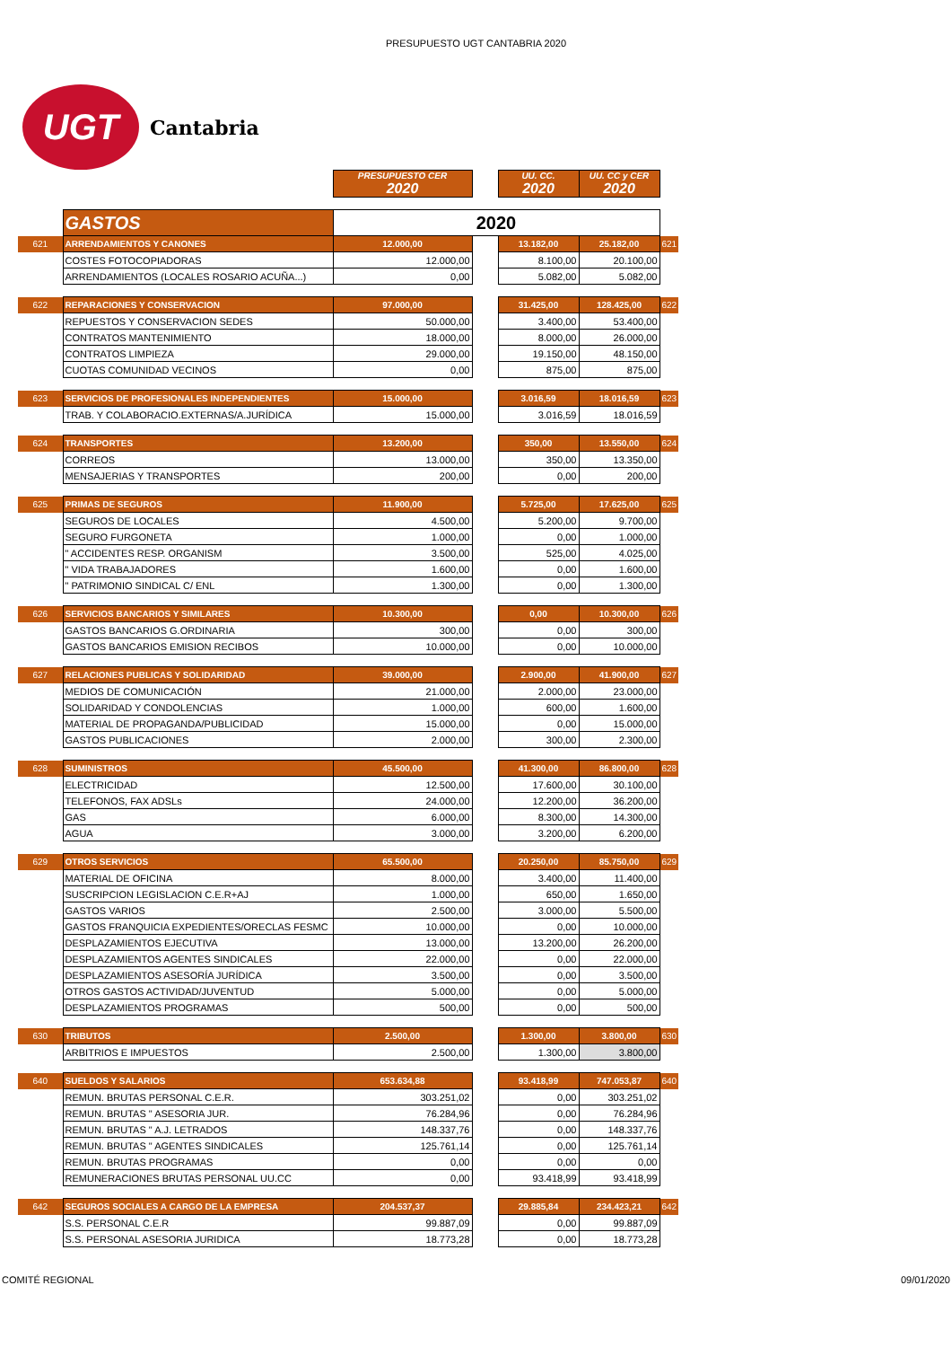PRESUPUESTO UGT CANTABRIA 2020
UGT
Cantabria
| | | PRESUPUESTO CER 2020 | | UU. CC. 2020 | UU. CC y CER 2020 | |
| | GASTOS | 2020 | | | | |
| 621 | ARRENDAMIENTOS Y CANONES | 12.000,00 | | 13.182,00 | 25.182,00 | 621 |
| | COSTES FOTOCOPIADORAS | 12.000,00 | | 8.100,00 | 20.100,00 | |
| | ARRENDAMIENTOS (LOCALES ROSARIO ACUÑA...) | 0,00 | | 5.082,00 | 5.082,00 | |
| 622 | REPARACIONES Y CONSERVACION | 97.000,00 | | 31.425,00 | 128.425,00 | 622 |
| | REPUESTOS Y CONSERVACION SEDES | 50.000,00 | | 3.400,00 | 53.400,00 | |
| | CONTRATOS MANTENIMIENTO | 18.000,00 | | 8.000,00 | 26.000,00 | |
| | CONTRATOS LIMPIEZA | 29.000,00 | | 19.150,00 | 48.150,00 | |
| | CUOTAS COMUNIDAD VECINOS | 0,00 | | 875,00 | 875,00 | |
| 623 | SERVICIOS DE PROFESIONALES INDEPENDIENTES | 15.000,00 | | 3.016,59 | 18.016,59 | 623 |
| | TRAB. Y COLABORACIO.EXTERNAS/A.JURÍDICA | 15.000,00 | | 3.016,59 | 18.016,59 | |
| 624 | TRANSPORTES | 13.200,00 | | 350,00 | 13.550,00 | 624 |
| | CORREOS | 13.000,00 | | 350,00 | 13.350,00 | |
| | MENSAJERIAS Y TRANSPORTES | 200,00 | | 0,00 | 200,00 | |
| 625 | PRIMAS DE SEGUROS | 11.900,00 | | 5.725,00 | 17.625,00 | 625 |
| | SEGUROS DE LOCALES | 4.500,00 | | 5.200,00 | 9.700,00 | |
| | SEGURO FURGONETA | 1.000,00 | | 0,00 | 1.000,00 | |
| | " ACCIDENTES RESP. ORGANISM | 3.500,00 | | 525,00 | 4.025,00 | |
| | " VIDA TRABAJADORES | 1.600,00 | | 0,00 | 1.600,00 | |
| | " PATRIMONIO SINDICAL C/ ENL | 1.300,00 | | 0,00 | 1.300,00 | |
| 626 | SERVICIOS BANCARIOS Y SIMILARES | 10.300,00 | | 0,00 | 10.300,00 | 626 |
| | GASTOS BANCARIOS G.ORDINARIA | 300,00 | | 0,00 | 300,00 | |
| | GASTOS BANCARIOS EMISION RECIBOS | 10.000,00 | | 0,00 | 10.000,00 | |
| 627 | RELACIONES PUBLICAS Y SOLIDARIDAD | 39.000,00 | | 2.900,00 | 41.900,00 | 627 |
| | MEDIOS DE COMUNICACIÓN | 21.000,00 | | 2.000,00 | 23.000,00 | |
| | SOLIDARIDAD Y CONDOLENCIAS | 1.000,00 | | 600,00 | 1.600,00 | |
| | MATERIAL DE PROPAGANDA/PUBLICIDAD | 15.000,00 | | 0,00 | 15.000,00 | |
| | GASTOS PUBLICACIONES | 2.000,00 | | 300,00 | 2.300,00 | |
| 628 | SUMINISTROS | 45.500,00 | | 41.300,00 | 86.800,00 | 628 |
| | ELECTRICIDAD | 12.500,00 | | 17.600,00 | 30.100,00 | |
| | TELEFONOS, FAX ADSLs | 24.000,00 | | 12.200,00 | 36.200,00 | |
| | GAS | 6.000,00 | | 8.300,00 | 14.300,00 | |
| | AGUA | 3.000,00 | | 3.200,00 | 6.200,00 | |
| 629 | OTROS SERVICIOS | 65.500,00 | | 20.250,00 | 85.750,00 | 629 |
| | MATERIAL DE OFICINA | 8.000,00 | | 3.400,00 | 11.400,00 | |
| | SUSCRIPCION LEGISLACION C.E.R+AJ | 1.000,00 | | 650,00 | 1.650,00 | |
| | GASTOS VARIOS | 2.500,00 | | 3.000,00 | 5.500,00 | |
| | GASTOS FRANQUICIA EXPEDIENTES/ORECLAS FESMC | 10.000,00 | | 0,00 | 10.000,00 | |
| | DESPLAZAMIENTOS EJECUTIVA | 13.000,00 | | 13.200,00 | 26.200,00 | |
| | DESPLAZAMIENTOS AGENTES SINDICALES | 22.000,00 | | 0,00 | 22.000,00 | |
| | DESPLAZAMIENTOS ASESORÍA JURÍDICA | 3.500,00 | | 0,00 | 3.500,00 | |
| | OTROS GASTOS ACTIVIDAD/JUVENTUD | 5.000,00 | | 0,00 | 5.000,00 | |
| | DESPLAZAMIENTOS PROGRAMAS | 500,00 | | 0,00 | 500,00 | |
| 630 | TRIBUTOS | 2.500,00 | | 1.300,00 | 3.800,00 | 630 |
| | ARBITRIOS E IMPUESTOS | 2.500,00 | | 1.300,00 | 3.800,00 | |
| 640 | SUELDOS Y SALARIOS | 653.634,88 | | 93.418,99 | 747.053,87 | 640 |
| | REMUN. BRUTAS PERSONAL C.E.R. | 303.251,02 | | 0,00 | 303.251,02 | |
| | REMUN. BRUTAS " ASESORIA JUR. | 76.284,96 | | 0,00 | 76.284,96 | |
| | REMUN. BRUTAS " A.J. LETRADOS | 148.337,76 | | 0,00 | 148.337,76 | |
| | REMUN. BRUTAS " AGENTES SINDICALES | 125.761,14 | | 0,00 | 125.761,14 | |
| | REMUN. BRUTAS PROGRAMAS | 0,00 | | 0,00 | 0,00 | |
| | REMUNERACIONES BRUTAS PERSONAL UU.CC | 0,00 | | 93.418,99 | 93.418,99 | |
| 642 | SEGUROS SOCIALES A CARGO DE LA EMPRESA | 204.537,37 | | 29.885,84 | 234.423,21 | 642 |
| | S.S. PERSONAL C.E.R | 99.887,09 | | 0,00 | 99.887,09 | |
| | S.S. PERSONAL ASESORIA JURIDICA | 18.773,28 | | 0,00 | 18.773,28 | |
COMITÉ REGIONAL 09/01/2020